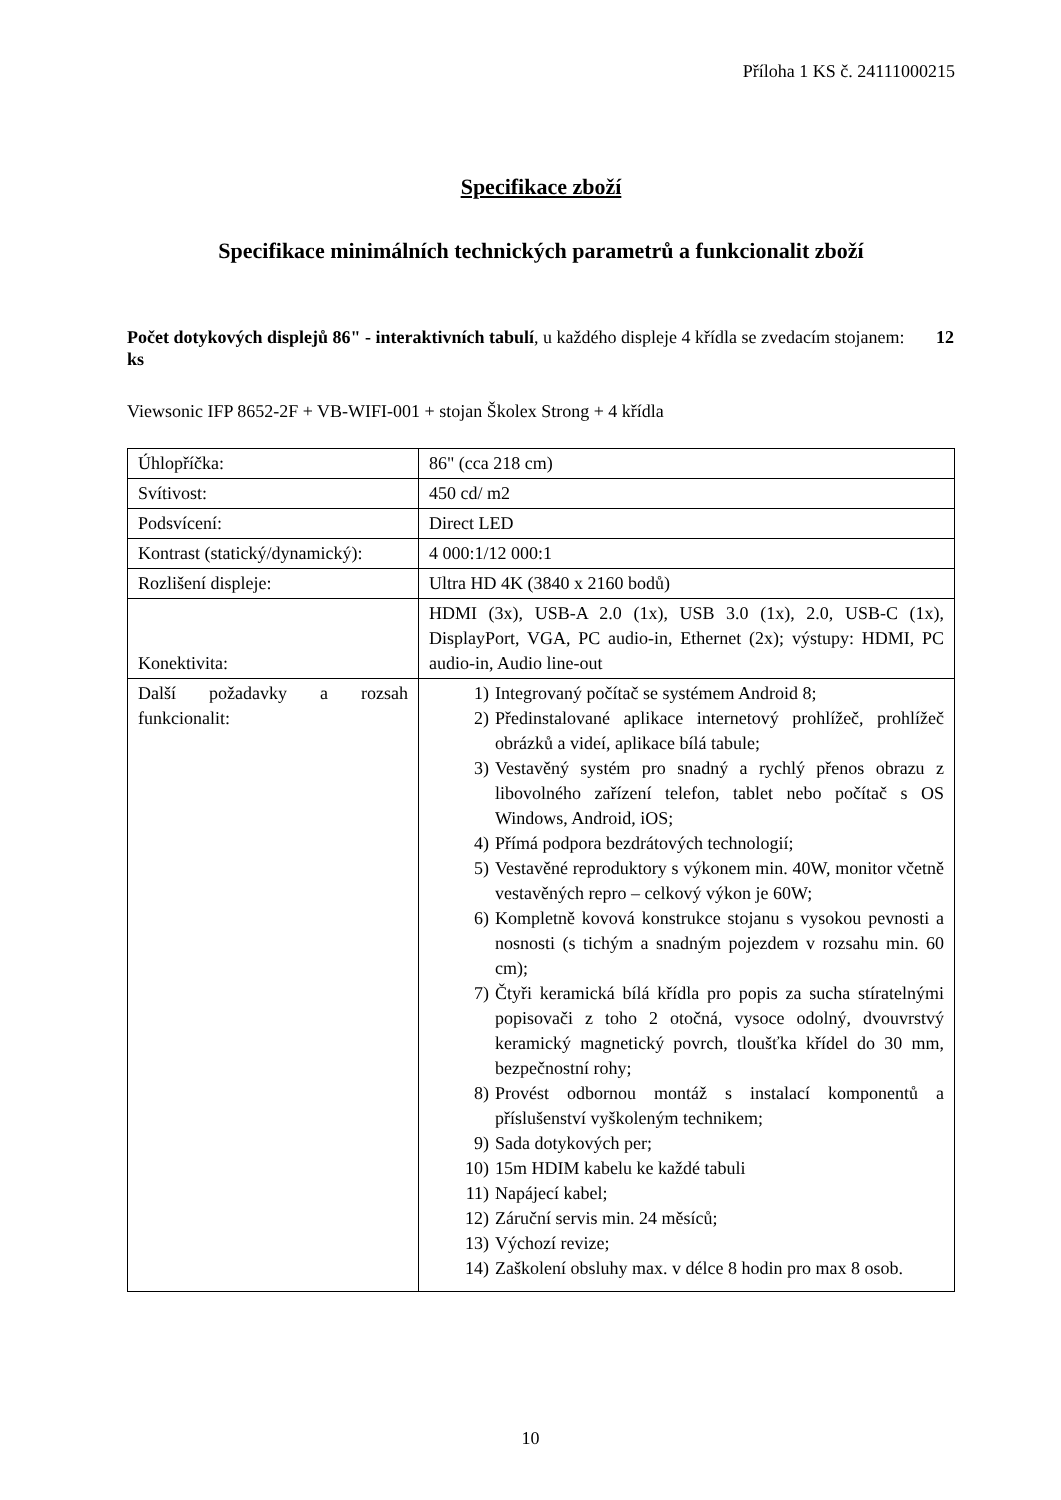Příloha 1 KS č. 24111000215
Specifikace zboží
Specifikace minimálních technických parametrů a funkcionalit zboží
Počet dotykových displejů 86" - interaktivních tabulí, u každého displeje 4 křídla se zvedacím stojanem: 12 ks
Viewsonic IFP 8652-2F + VB-WIFI-001 + stojan Školex Strong + 4 křídla
| Úhlopříčka: | 86" (cca 218 cm) |
| Svítivost: | 450 cd/ m2 |
| Podsvícení: | Direct LED |
| Kontrast (statický/dynamický): | 4 000:1/12 000:1 |
| Rozlišení displeje: | Ultra HD 4K (3840 x 2160 bodů) |
| Konektivita: | HDMI (3x), USB-A 2.0 (1x), USB 3.0 (1x), 2.0, USB-C (1x), DisplayPort, VGA, PC audio-in, Ethernet (2x); výstupy: HDMI, PC audio-in, Audio line-out |
| Další požadavky a rozsah funkcionalit: | 1) Integrovaný počítač se systémem Android 8; 2) Předinstalované aplikace internetový prohlížeč, prohlížeč obrázků a videí, aplikace bílá tabule; 3) Vestavěný systém pro snadný a rychlý přenos obrazu z libovolného zařízení telefon, tablet nebo počítač s OS Windows, Android, iOS; 4) Přímá podpora bezdrátových technologií; 5) Vestavěné reproduktory s výkonem min. 40W, monitor včetně vestavěných repro – celkový výkon je 60W; 6) Kompletně kovová konstrukce stojanu s vysokou pevnosti a nosnosti (s tichým a snadným pojezdem v rozsahu min. 60 cm); 7) Čtyři keramická bílá křídla pro popis za sucha stíratelnými popisovači z toho 2 otočná, vysoce odolný, dvouvrstvý keramický magnetický povrch, tloušťka křídel do 30 mm, bezpečnostní rohy; 8) Provést odbornou montáž s instalací komponentů a příslušenství vyškoleným technikem; 9) Sada dotykových per; 10) 15m HDIM kabelu ke každé tabuli 11) Napájecí kabel; 12) Záruční servis min. 24 měsíců; 13) Výchozí revize; 14) Zaškolení obsluhy max. v délce 8 hodin pro max 8 osob. |
10